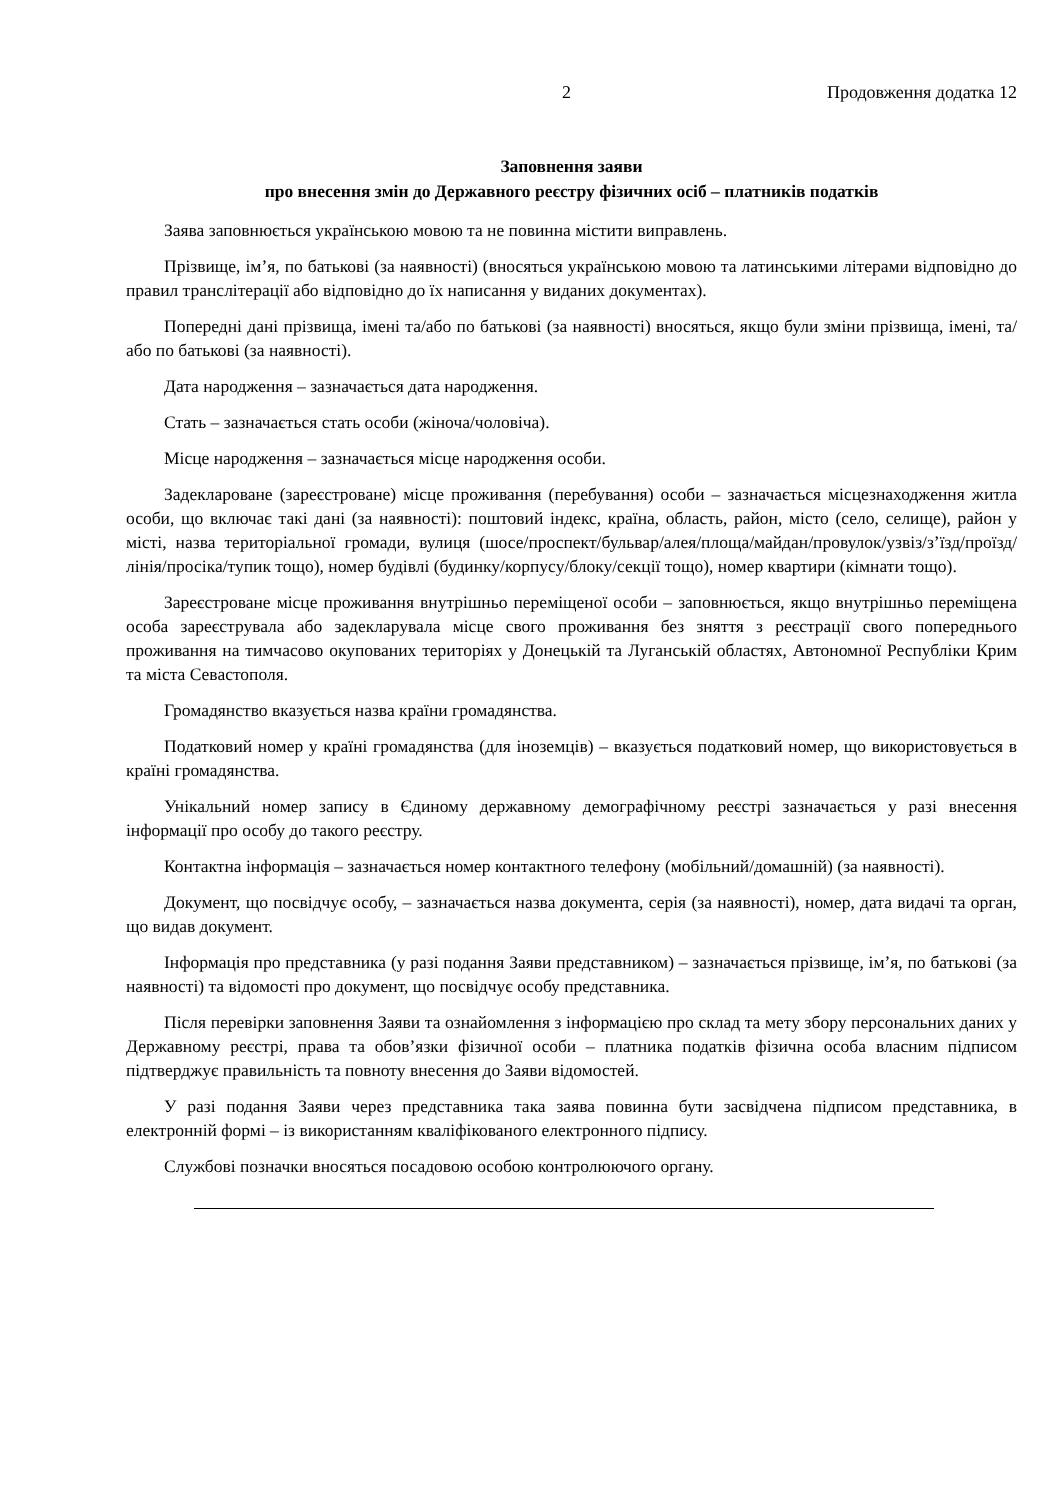2 Продовження додатка 12
Заповнення заяви
про внесення змін до Державного реєстру фізичних осіб – платників податків
Заява заповнюється українською мовою та не повинна містити виправлень.
Прізвище, ім’я, по батькові (за наявності) (вносяться українською мовою та латинськими літерами відповідно до правил транслітерації або відповідно до їх написання у виданих документах).
Попередні дані прізвища, імені та/або по батькові (за наявності) вносяться, якщо були зміни прізвища, імені, та/або по батькові (за наявності).
Дата народження – зазначається дата народження.
Стать – зазначається стать особи (жіноча/чоловіча).
Місце народження – зазначається місце народження особи.
Задеклароване (зареєстроване) місце проживання (перебування) особи – зазначається місцезнаходження житла особи, що включає такі дані (за наявності): поштовий індекс, країна, область, район, місто (село, селище), район у місті, назва територіальної громади, вулиця (шосе/проспект/бульвар/алея/площа/майдан/провулок/узвіз/з’їзд/проїзд/лінія/просіка/тупик тощо), номер будівлі (будинку/корпусу/блоку/секції тощо), номер квартири (кімнати тощо).
Зареєстроване місце проживання внутрішньо переміщеної особи – заповнюється, якщо внутрішньо переміщена особа зареєструвала або задекларувала місце свого проживання без зняття з реєстрації свого попереднього проживання на тимчасово окупованих територіях у Донецькій та Луганській областях, Автономної Республіки Крим та міста Севастополя.
Громадянство вказується назва країни громадянства.
Податковий номер у країні громадянства (для іноземців) – вказується податковий номер, що використовується в країні громадянства.
Унікальний номер запису в Єдиному державному демографічному реєстрі зазначається у разі внесення інформації про особу до такого реєстру.
Контактна інформація – зазначається номер контактного телефону (мобільний/домашній) (за наявності).
Документ, що посвідчує особу, – зазначається назва документа, серія (за наявності), номер, дата видачі та орган, що видав документ.
Інформація про представника (у разі подання Заяви представником) – зазначається прізвище, ім’я, по батькові (за наявності) та відомості про документ, що посвідчує особу представника.
Після перевірки заповнення Заяви та ознайомлення з інформацією про склад та мету збору персональних даних у Державному реєстрі, права та обов’язки фізичної особи – платника податків фізична особа власним підписом підтверджує правильність та повноту внесення до Заяви відомостей.
У разі подання Заяви через представника така заява повинна бути засвідчена підписом представника, в електронній формі – із використанням кваліфікованого електронного підпису.
Службові позначки вносяться посадовою особою контролюючого органу.